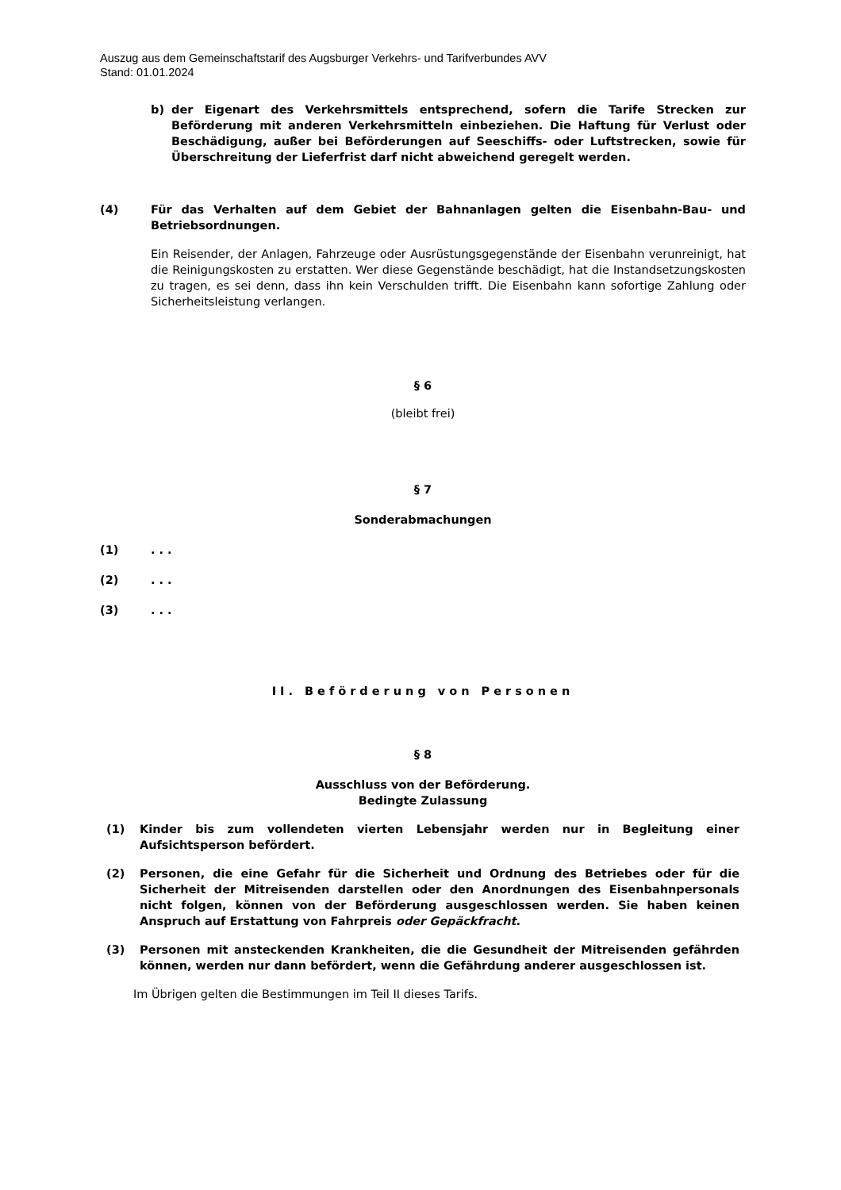Auszug aus dem Gemeinschaftstarif des Augsburger Verkehrs- und Tarifverbundes AVV
Stand: 01.01.2024
b) der Eigenart des Verkehrsmittels entsprechend, sofern die Tarife Strecken zur Beförderung mit anderen Verkehrsmitteln einbeziehen. Die Haftung für Verlust oder Beschädigung, außer bei Beförderungen auf Seeschiffs- oder Luftstrecken, sowie für Überschreitung der Lieferfrist darf nicht abweichend geregelt werden.
(4) Für das Verhalten auf dem Gebiet der Bahnanlagen gelten die Eisenbahn-Bau- und Betriebsordnungen.
Ein Reisender, der Anlagen, Fahrzeuge oder Ausrüstungsgegenstände der Eisenbahn verunreinigt, hat die Reinigungskosten zu erstatten. Wer diese Gegenstände beschädigt, hat die Instandsetzungskosten zu tragen, es sei denn, dass ihn kein Verschulden trifft. Die Eisenbahn kann sofortige Zahlung oder Sicherheitsleistung verlangen.
§ 6
(bleibt frei)
§ 7
Sonderabmachungen
(1) . . .
(2) . . .
(3) . . .
II. Beförderung von Personen
§ 8
Ausschluss von der Beförderung.
Bedingte Zulassung
(1) Kinder bis zum vollendeten vierten Lebensjahr werden nur in Begleitung einer Aufsichtsperson befördert.
(2) Personen, die eine Gefahr für die Sicherheit und Ordnung des Betriebes oder für die Sicherheit der Mitreisenden darstellen oder den Anordnungen des Eisenbahnpersonals nicht folgen, können von der Beförderung ausgeschlossen werden. Sie haben keinen Anspruch auf Erstattung von Fahrpreis oder Gepäckfracht.
(3) Personen mit ansteckenden Krankheiten, die die Gesundheit der Mitreisenden gefährden können, werden nur dann befördert, wenn die Gefährdung anderer ausgeschlossen ist.
Im Übrigen gelten die Bestimmungen im Teil II dieses Tarifs.